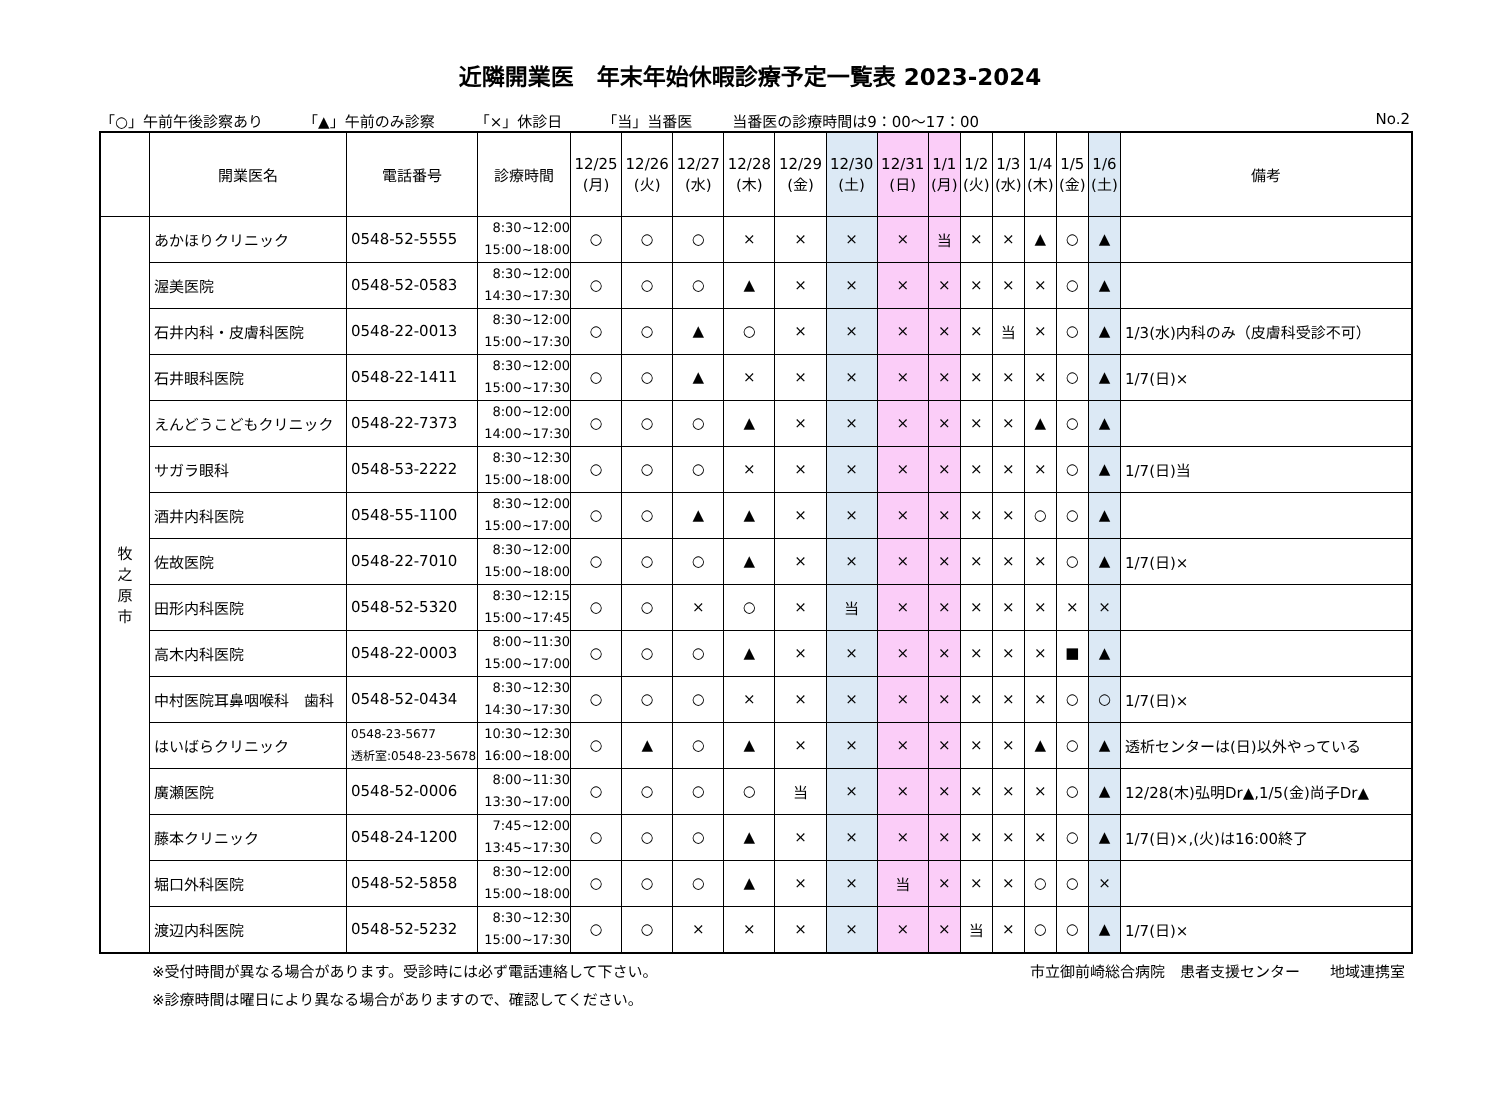近隣開業医　年末年始休暇診療予定一覧表 2023-2024
「○」午前午後診察あり 「▲」午前のみ診察 「×」休診日 「当」当番医 当番医の診療時間は9：00～17：00 No.2
| | 開業医名 | 電話番号 | 診療時間 | 12/25 (月) | 12/26 (火) | 12/27 (水) | 12/28 (木) | 12/29 (金) | 12/30 (土) | 12/31 (日) | 1/1 (月) | 1/2 (火) | 1/3 (水) | 1/4 (木) | 1/5 (金) | 1/6 (土) | 備考 |
| --- | --- | --- | --- | --- | --- | --- | --- | --- | --- | --- | --- | --- | --- | --- | --- | --- | --- |
| 牧 之 原 市 | あかほりクリニック | 0548-52-5555 | 8:30~12:00 15:00~18:00 | ○ | ○ | ○ | × | × | × | × | 当 | × | × | ▲ | ○ | ▲ | |
| | 渥美医院 | 0548-52-0583 | 8:30~12:00 14:30~17:30 | ○ | ○ | ○ | ▲ | × | × | × | × | × | × | × | ○ | ▲ | |
| | 石井内科・皮膚科医院 | 0548-22-0013 | 8:30~12:00 15:00~17:30 | ○ | ○ | ▲ | ○ | × | × | × | × | × | 当 | × | ○ | ▲ | 1/3(水)内科のみ（皮膚科受診不可） |
| | 石井眼科医院 | 0548-22-1411 | 8:30~12:00 15:00~17:30 | ○ | ○ | ▲ | × | × | × | × | × | × | × | × | ○ | ▲ | 1/7(日)× |
| | えんどうこどもクリニック | 0548-22-7373 | 8:00~12:00 14:00~17:30 | ○ | ○ | ○ | ▲ | × | × | × | × | × | × | ▲ | ○ | ▲ | |
| | サガラ眼科 | 0548-53-2222 | 8:30~12:30 15:00~18:00 | ○ | ○ | ○ | × | × | × | × | × | × | × | × | ○ | ▲ | 1/7(日)当 |
| | 酒井内科医院 | 0548-55-1100 | 8:30~12:00 15:00~17:00 | ○ | ○ | ▲ | ▲ | × | × | × | × | × | × | ○ | ○ | ▲ | |
| | 佐故医院 | 0548-22-7010 | 8:30~12:00 15:00~18:00 | ○ | ○ | ○ | ▲ | × | × | × | × | × | × | × | ○ | ▲ | 1/7(日)× |
| | 田形内科医院 | 0548-52-5320 | 8:30~12:15 15:00~17:45 | ○ | ○ | × | ○ | × | 当 | × | × | × | × | × | × | × | |
| | 高木内科医院 | 0548-22-0003 | 8:00~11:30 15:00~17:00 | ○ | ○ | ○ | ▲ | × | × | × | × | × | × | × | ■ | ▲ | |
| | 中村医院耳鼻咽喉科 歯科 | 0548-52-0434 | 8:30~12:30 14:30~17:30 | ○ | ○ | ○ | × | × | × | × | × | × | × | × | ○ | ○ | 1/7(日)× |
| | はいばらクリニック | 0548-23-5677 透析室:0548-23-5678 | 10:30~12:30 16:00~18:00 | ○ | ▲ | ○ | ▲ | × | × | × | × | × | × | ▲ | ○ | ▲ | 透析センターは(日)以外やっている |
| | 廣瀬医院 | 0548-52-0006 | 8:00~11:30 13:30~17:00 | ○ | ○ | ○ | ○ | 当 | × | × | × | × | × | × | ○ | ▲ | 12/28(木)弘明Dr▲,1/5(金)尚子Dr▲ |
| | 藤本クリニック | 0548-24-1200 | 7:45~12:00 13:45~17:30 | ○ | ○ | ○ | ▲ | × | × | × | × | × | × | × | ○ | ▲ | 1/7(日)×,(火)は16:00終了 |
| | 堀口外科医院 | 0548-52-5858 | 8:30~12:00 15:00~18:00 | ○ | ○ | ○ | ▲ | × | × | 当 | × | × | × | ○ | ○ | × | |
| | 渡辺内科医院 | 0548-52-5232 | 8:30~12:30 15:00~17:30 | ○ | ○ | × | × | × | × | × | × | 当 | × | ○ | ○ | ▲ | 1/7(日)× |
※受付時間が異なる場合があります。受診時には必ず電話連絡して下さい。 市立御前崎総合病院　患者支援センター　　地域連携室
※診療時間は曜日により異なる場合がありますので、確認してください。